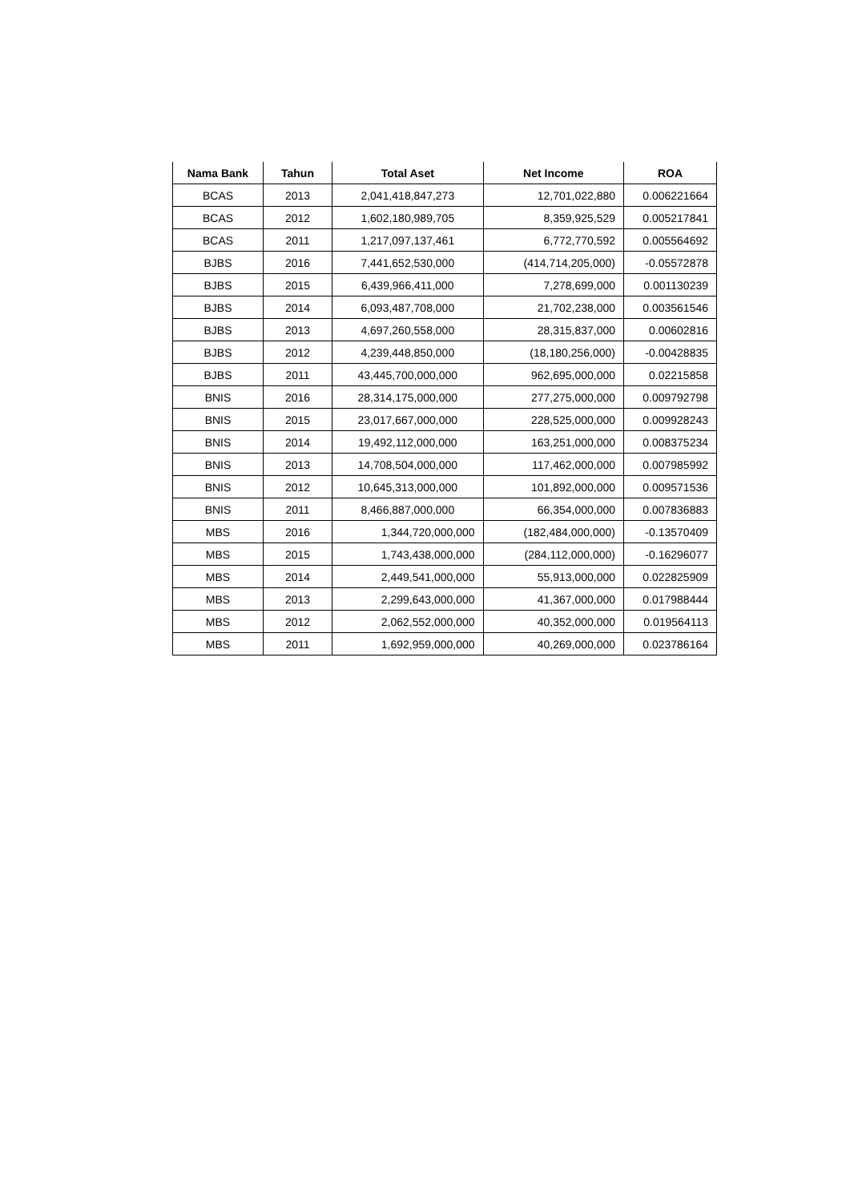| Nama Bank | Tahun | Total Aset | Net Income | ROA |
| --- | --- | --- | --- | --- |
| BCAS | 2013 | 2,041,418,847,273 | 12,701,022,880 | 0.006221664 |
| BCAS | 2012 | 1,602,180,989,705 | 8,359,925,529 | 0.005217841 |
| BCAS | 2011 | 1,217,097,137,461 | 6,772,770,592 | 0.005564692 |
| BJBS | 2016 | 7,441,652,530,000 | (414,714,205,000) | -0.05572878 |
| BJBS | 2015 | 6,439,966,411,000 | 7,278,699,000 | 0.001130239 |
| BJBS | 2014 | 6,093,487,708,000 | 21,702,238,000 | 0.003561546 |
| BJBS | 2013 | 4,697,260,558,000 | 28,315,837,000 | 0.00602816 |
| BJBS | 2012 | 4,239,448,850,000 | (18,180,256,000) | -0.00428835 |
| BJBS | 2011 | 43,445,700,000,000 | 962,695,000,000 | 0.02215858 |
| BNIS | 2016 | 28,314,175,000,000 | 277,275,000,000 | 0.009792798 |
| BNIS | 2015 | 23,017,667,000,000 | 228,525,000,000 | 0.009928243 |
| BNIS | 2014 | 19,492,112,000,000 | 163,251,000,000 | 0.008375234 |
| BNIS | 2013 | 14,708,504,000,000 | 117,462,000,000 | 0.007985992 |
| BNIS | 2012 | 10,645,313,000,000 | 101,892,000,000 | 0.009571536 |
| BNIS | 2011 | 8,466,887,000,000 | 66,354,000,000 | 0.007836883 |
| MBS | 2016 | 1,344,720,000,000 | (182,484,000,000) | -0.13570409 |
| MBS | 2015 | 1,743,438,000,000 | (284,112,000,000) | -0.16296077 |
| MBS | 2014 | 2,449,541,000,000 | 55,913,000,000 | 0.022825909 |
| MBS | 2013 | 2,299,643,000,000 | 41,367,000,000 | 0.017988444 |
| MBS | 2012 | 2,062,552,000,000 | 40,352,000,000 | 0.019564113 |
| MBS | 2011 | 1,692,959,000,000 | 40,269,000,000 | 0.023786164 |